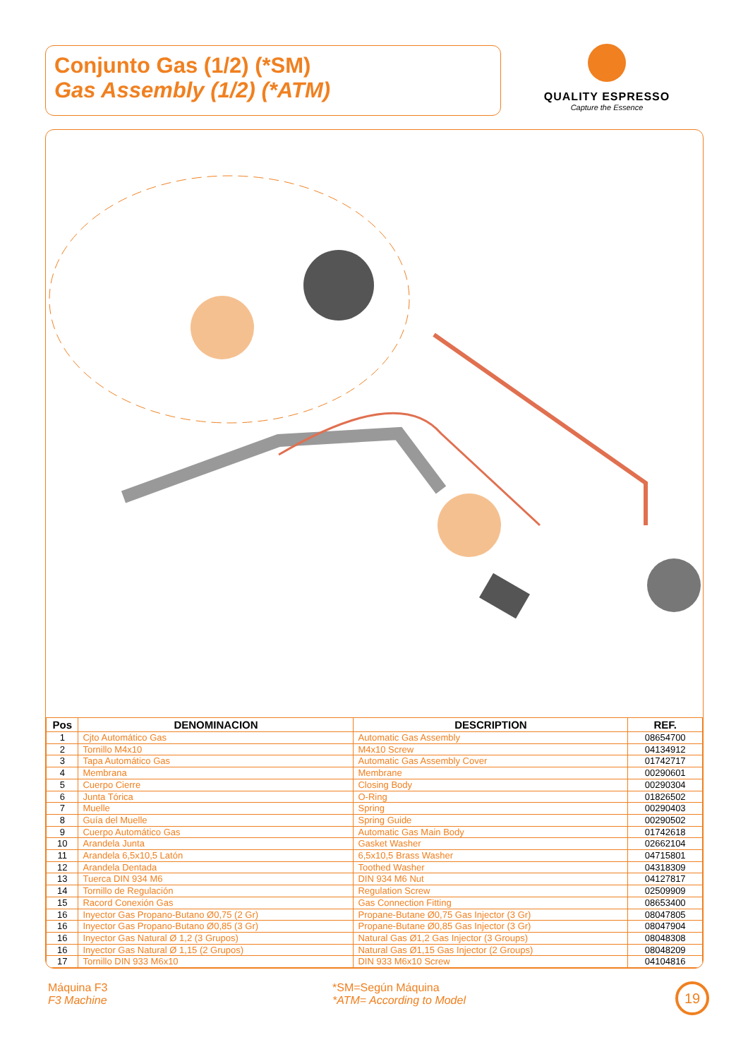Conjunto Gas (1/2) (*SM)
Gas Assembly (1/2) (*ATM)
QUALITY ESPRESSO
Capture the Essence
| Pos | DENOMINACION | DESCRIPTION | REF. |
| --- | --- | --- | --- |
| 1 | Cjto Automático Gas | Automatic Gas Assembly | 08654700 |
| 2 | Tornillo M4x10 | M4x10 Screw | 04134912 |
| 3 | Tapa Automático Gas | Automatic Gas Assembly Cover | 01742717 |
| 4 | Membrana | Membrane | 00290601 |
| 5 | Cuerpo Cierre | Closing Body | 00290304 |
| 6 | Junta Tórica | O-Ring | 01826502 |
| 7 | Muelle | Spring | 00290403 |
| 8 | Guía del Muelle | Spring Guide | 00290502 |
| 9 | Cuerpo Automático Gas | Automatic Gas Main Body | 01742618 |
| 10 | Arandela Junta | Gasket Washer | 02662104 |
| 11 | Arandela 6,5x10,5 Latón | 6,5x10,5 Brass Washer | 04715801 |
| 12 | Arandela Dentada | Toothed Washer | 04318309 |
| 13 | Tuerca DIN 934 M6 | DIN 934 M6 Nut | 04127817 |
| 14 | Tornillo de Regulación | Regulation Screw | 02509909 |
| 15 | Racord Conexión Gas | Gas Connection Fitting | 08653400 |
| 16 | Inyector Gas Propano-Butano Ø0,75 (2 Gr) | Propane-Butane Ø0,75 Gas Injector (3 Gr) | 08047805 |
| 16 | Inyector Gas Propano-Butano Ø0,85 (3 Gr) | Propane-Butane Ø0,85 Gas Injector (3 Gr) | 08047904 |
| 16 | Inyector Gas Natural Ø 1,2 (3 Grupos) | Natural Gas Ø1,2 Gas Injector (3 Groups) | 08048308 |
| 16 | Inyector Gas Natural Ø 1,15 (2 Grupos) | Natural Gas Ø1,15 Gas Injector (2 Groups) | 08048209 |
| 17 | Tornillo DIN 933 M6x10 | DIN 933 M6x10 Screw | 04104816 |
Máquina F3
F3 Machine
*SM=Según Máquina
*ATM= According to Model
19